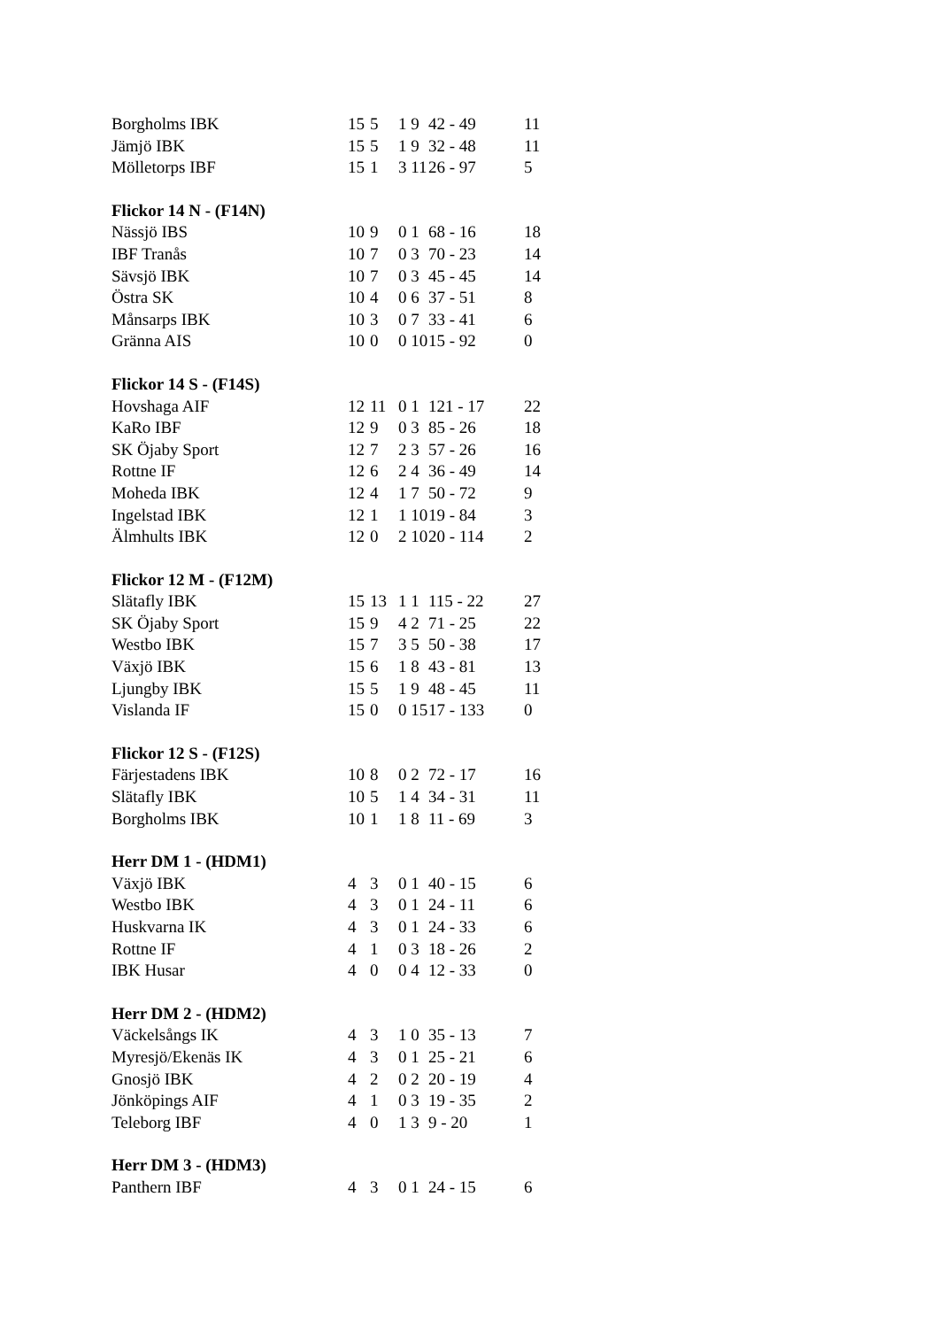| Borgholms IBK | 15 | 5 | 1 9 | 42 - 49 | 11 |
| Jämjö IBK | 15 | 5 | 1 9 | 32 - 48 | 11 |
| Mölletorps IBF | 15 | 1 | 3 11 | 26 - 97 | 5 |
| Flickor 14 N - (F14N) | | | | | |
| Nässjö IBS | 10 | 9 | 0 1 | 68 - 16 | 18 |
| IBF Tranås | 10 | 7 | 0 3 | 70 - 23 | 14 |
| Sävsjö IBK | 10 | 7 | 0 3 | 45 - 45 | 14 |
| Östra SK | 10 | 4 | 0 6 | 37 - 51 | 8 |
| Månsarps IBK | 10 | 3 | 0 7 | 33 - 41 | 6 |
| Gränna AIS | 10 | 0 | 0 10 | 15 - 92 | 0 |
| Flickor 14 S - (F14S) | | | | | |
| Hovshaga AIF | 12 | 11 | 0 1 | 121 - 17 | 22 |
| KaRo IBF | 12 | 9 | 0 3 | 85 - 26 | 18 |
| SK Öjaby Sport | 12 | 7 | 2 3 | 57 - 26 | 16 |
| Rottne IF | 12 | 6 | 2 4 | 36 - 49 | 14 |
| Moheda IBK | 12 | 4 | 1 7 | 50 - 72 | 9 |
| Ingelstad IBK | 12 | 1 | 1 10 | 19 - 84 | 3 |
| Älmhults IBK | 12 | 0 | 2 10 | 20 - 114 | 2 |
| Flickor 12 M - (F12M) | | | | | |
| Slätafly IBK | 15 | 13 | 1 1 | 115 - 22 | 27 |
| SK Öjaby Sport | 15 | 9 | 4 2 | 71 - 25 | 22 |
| Westbo IBK | 15 | 7 | 3 5 | 50 - 38 | 17 |
| Växjö IBK | 15 | 6 | 1 8 | 43 - 81 | 13 |
| Ljungby IBK | 15 | 5 | 1 9 | 48 - 45 | 11 |
| Vislanda IF | 15 | 0 | 0 15 | 17 - 133 | 0 |
| Flickor 12 S - (F12S) | | | | | |
| Färjestadens IBK | 10 | 8 | 0 2 | 72 - 17 | 16 |
| Slätafly IBK | 10 | 5 | 1 4 | 34 - 31 | 11 |
| Borgholms IBK | 10 | 1 | 1 8 | 11 - 69 | 3 |
| Herr DM 1 - (HDM1) | | | | | |
| Växjö IBK | 4 | 3 | 0 1 | 40 - 15 | 6 |
| Westbo IBK | 4 | 3 | 0 1 | 24 - 11 | 6 |
| Huskvarna IK | 4 | 3 | 0 1 | 24 - 33 | 6 |
| Rottne IF | 4 | 1 | 0 3 | 18 - 26 | 2 |
| IBK Husar | 4 | 0 | 0 4 | 12 - 33 | 0 |
| Herr DM 2 - (HDM2) | | | | | |
| Väckelsångs IK | 4 | 3 | 1 0 | 35 - 13 | 7 |
| Myresjö/Ekenäs IK | 4 | 3 | 0 1 | 25 - 21 | 6 |
| Gnosjö IBK | 4 | 2 | 0 2 | 20 - 19 | 4 |
| Jönköpings AIF | 4 | 1 | 0 3 | 19 - 35 | 2 |
| Teleborg IBF | 4 | 0 | 1 3 | 9 - 20 | 1 |
| Herr DM 3 - (HDM3) | | | | | |
| Panthern IBF | 4 | 3 | 0 1 | 24 - 15 | 6 |